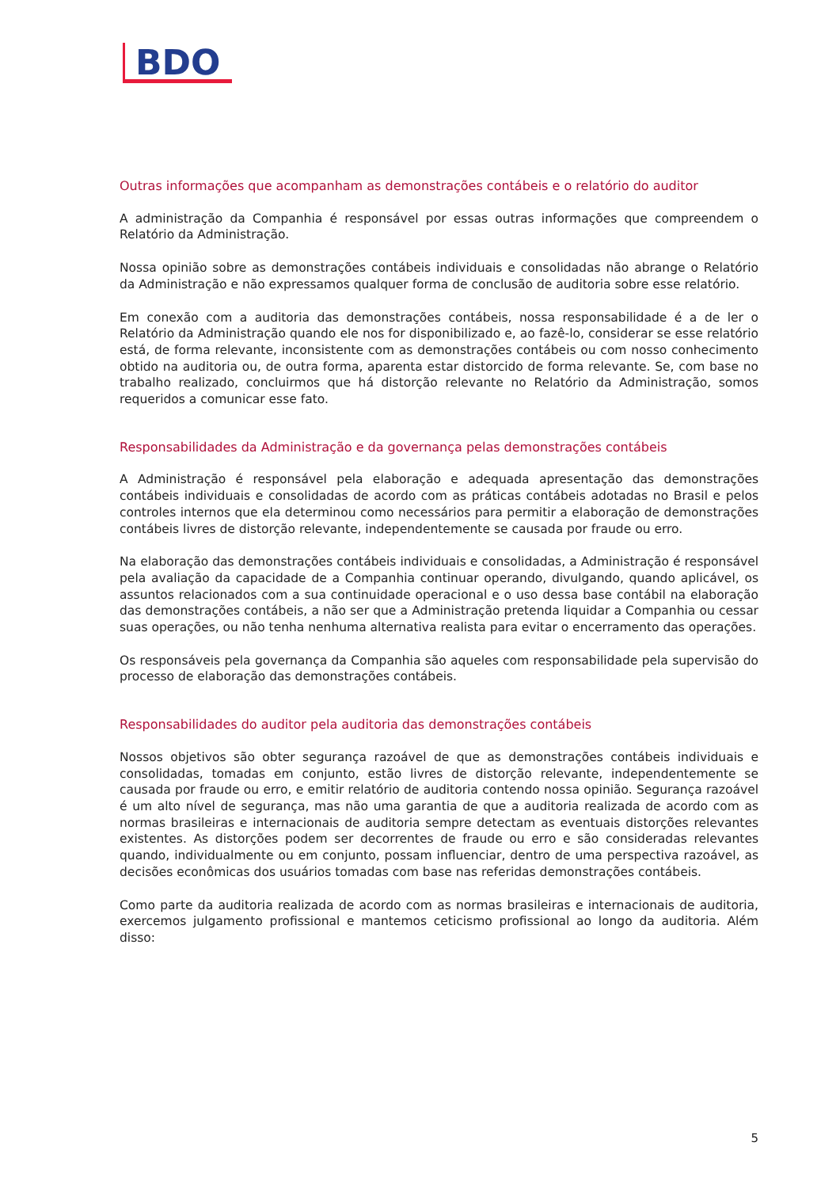BDO
Outras informações que acompanham as demonstrações contábeis e o relatório do auditor
A administração da Companhia é responsável por essas outras informações que compreendem o Relatório da Administração.
Nossa opinião sobre as demonstrações contábeis individuais e consolidadas não abrange o Relatório da Administração e não expressamos qualquer forma de conclusão de auditoria sobre esse relatório.
Em conexão com a auditoria das demonstrações contábeis, nossa responsabilidade é a de ler o Relatório da Administração quando ele nos for disponibilizado e, ao fazê-lo, considerar se esse relatório está, de forma relevante, inconsistente com as demonstrações contábeis ou com nosso conhecimento obtido na auditoria ou, de outra forma, aparenta estar distorcido de forma relevante. Se, com base no trabalho realizado, concluirmos que há distorção relevante no Relatório da Administração, somos requeridos a comunicar esse fato.
Responsabilidades da Administração e da governança pelas demonstrações contábeis
A Administração é responsável pela elaboração e adequada apresentação das demonstrações contábeis individuais e consolidadas de acordo com as práticas contábeis adotadas no Brasil e pelos controles internos que ela determinou como necessários para permitir a elaboração de demonstrações contábeis livres de distorção relevante, independentemente se causada por fraude ou erro.
Na elaboração das demonstrações contábeis individuais e consolidadas, a Administração é responsável pela avaliação da capacidade de a Companhia continuar operando, divulgando, quando aplicável, os assuntos relacionados com a sua continuidade operacional e o uso dessa base contábil na elaboração das demonstrações contábeis, a não ser que a Administração pretenda liquidar a Companhia ou cessar suas operações, ou não tenha nenhuma alternativa realista para evitar o encerramento das operações.
Os responsáveis pela governança da Companhia são aqueles com responsabilidade pela supervisão do processo de elaboração das demonstrações contábeis.
Responsabilidades do auditor pela auditoria das demonstrações contábeis
Nossos objetivos são obter segurança razoável de que as demonstrações contábeis individuais e consolidadas, tomadas em conjunto, estão livres de distorção relevante, independentemente se causada por fraude ou erro, e emitir relatório de auditoria contendo nossa opinião. Segurança razoável é um alto nível de segurança, mas não uma garantia de que a auditoria realizada de acordo com as normas brasileiras e internacionais de auditoria sempre detectam as eventuais distorções relevantes existentes. As distorções podem ser decorrentes de fraude ou erro e são consideradas relevantes quando, individualmente ou em conjunto, possam influenciar, dentro de uma perspectiva razoável, as decisões econômicas dos usuários tomadas com base nas referidas demonstrações contábeis.
Como parte da auditoria realizada de acordo com as normas brasileiras e internacionais de auditoria, exercemos julgamento profissional e mantemos ceticismo profissional ao longo da auditoria. Além disso:
5